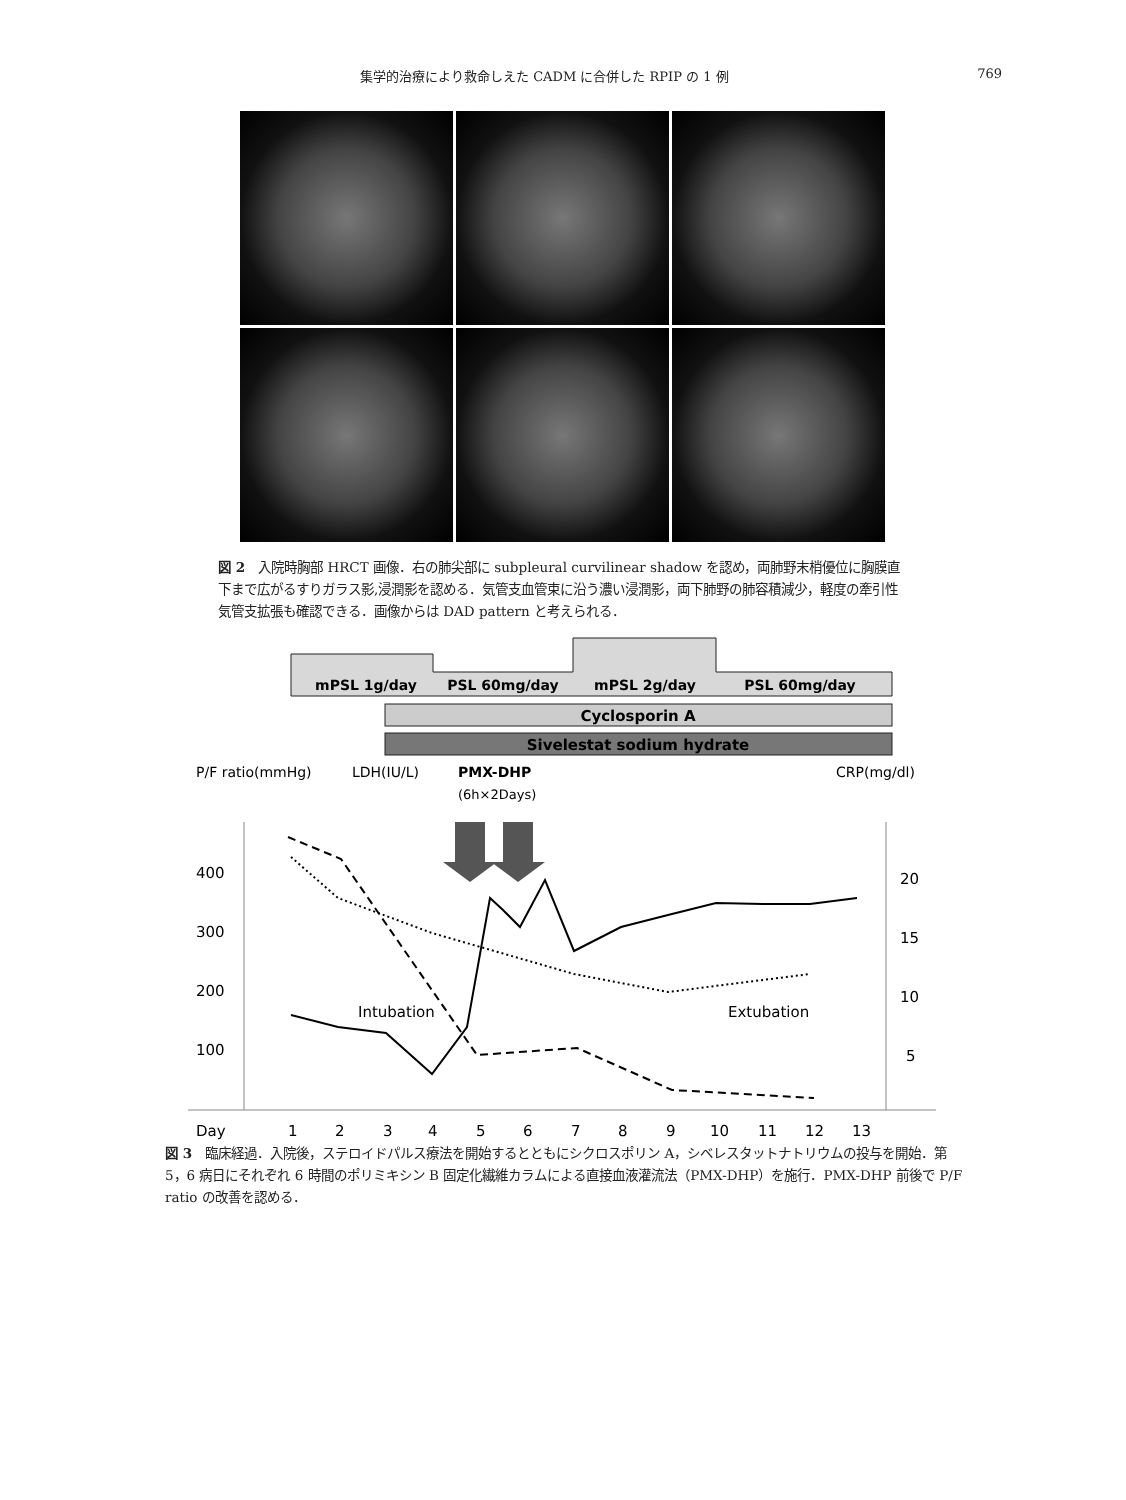集学的治療により救命しえた CADM に合併した RPIP の 1 例 769
図 2　入院時胸部 HRCT 画像．右の肺尖部に subpleural curvilinear shadow を認め，両肺野末梢優位に胸膜直下まで広がるすりガラス影,浸潤影を認める．気管支血管束に沿う濃い浸潤影，両下肺野の肺容積減少，軽度の牽引性気管支拡張も確認できる．画像からは DAD pattern と考えられる．
mPSL 1g/day
PSL 60mg/day
mPSL 2g/day
PSL 60mg/day
Cyclosporin A
Sivelestat sodium hydrate
P/F ratio(mmHg)
LDH(IU/L)
PMX-DHP
(6h×2Days)
CRP(mg/dl)
400
300
200
100
20
15
10
5
Intubation
Extubation
Day
1
2
3
4
5
6
7
8
9
10
11
12
13
図 3　臨床経過．入院後，ステロイドパルス療法を開始するとともにシクロスポリン A，シベレスタットナトリウムの投与を開始．第 5，6 病日にそれぞれ 6 時間のポリミキシン B 固定化繊維カラムによる直接血液灌流法（PMX-DHP）を施行．PMX-DHP 前後で P/F ratio の改善を認める．